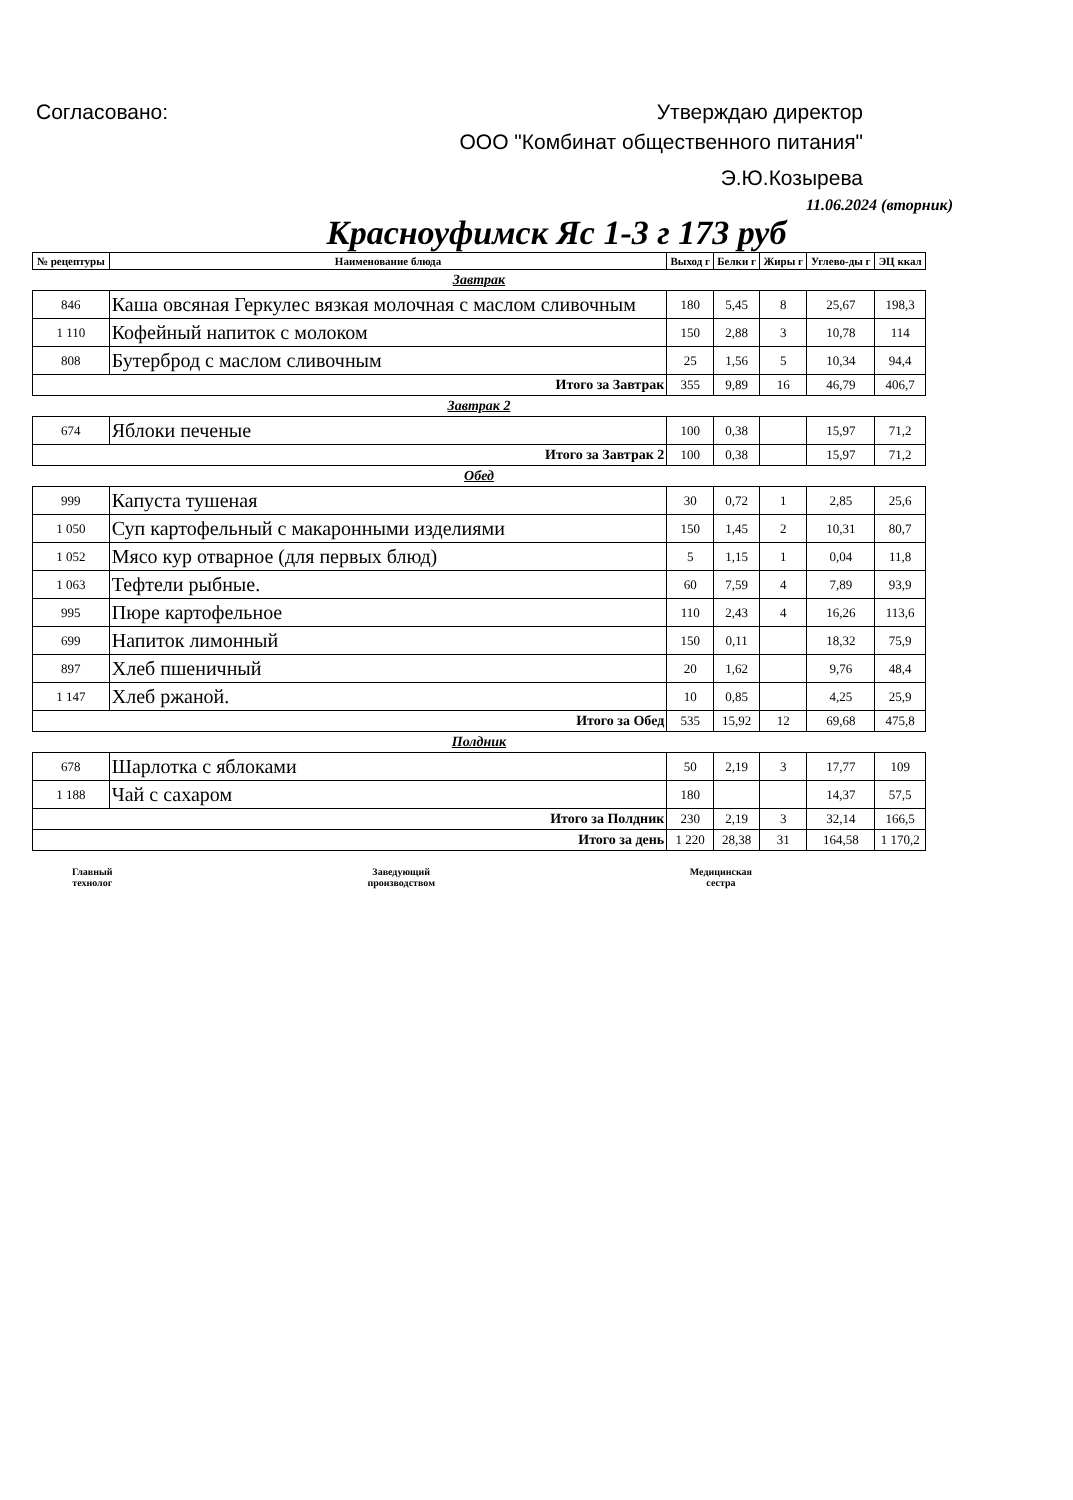Согласовано: Утверждаю директор
ООО "Комбинат общественного питания"
Э.Ю.Козырева
11.06.2024 (вторник)
Красноуфимск Яс 1-3 г 173 руб
| № рецептуры | Наименование блюда | Выход г | Белки г | Жиры г | Углево-ды г | ЭЦ ккал |
| --- | --- | --- | --- | --- | --- | --- |
| Завтрак | | | | | | |
| 846 | Каша овсяная Геркулес вязкая молочная с маслом сливочным | 180 | 5,45 | 8 | 25,67 | 198,3 |
| 1 110 | Кофейный напиток с молоком | 150 | 2,88 | 3 | 10,78 | 114 |
| 808 | Бутерброд с маслом сливочным | 25 | 1,56 | 5 | 10,34 | 94,4 |
| Итого за Завтрак | | 355 | 9,89 | 16 | 46,79 | 406,7 |
| Завтрак 2 | | | | | | |
| 674 | Яблоки печеные | 100 | 0,38 | | 15,97 | 71,2 |
| Итого за Завтрак 2 | | 100 | 0,38 | | 15,97 | 71,2 |
| Обед | | | | | | |
| 999 | Капуста тушеная | 30 | 0,72 | 1 | 2,85 | 25,6 |
| 1 050 | Суп картофельный с макаронными изделиями | 150 | 1,45 | 2 | 10,31 | 80,7 |
| 1 052 | Мясо кур отварное (для первых блюд) | 5 | 1,15 | 1 | 0,04 | 11,8 |
| 1 063 | Тефтели рыбные. | 60 | 7,59 | 4 | 7,89 | 93,9 |
| 995 | Пюре картофельное | 110 | 2,43 | 4 | 16,26 | 113,6 |
| 699 | Напиток лимонный | 150 | 0,11 | | 18,32 | 75,9 |
| 897 | Хлеб пшеничный | 20 | 1,62 | | 9,76 | 48,4 |
| 1 147 | Хлеб ржаной. | 10 | 0,85 | | 4,25 | 25,9 |
| Итого за Обед | | 535 | 15,92 | 12 | 69,68 | 475,8 |
| Полдник | | | | | | |
| 678 | Шарлотка с яблоками | 50 | 2,19 | 3 | 17,77 | 109 |
| 1 188 | Чай с сахаром | 180 | | | 14,37 | 57,5 |
| Итого за Полдник | | 230 | 2,19 | 3 | 32,14 | 166,5 |
| Итого за день | | 1 220 | 28,38 | 31 | 164,58 | 1 170,2 |
Главный
технолог Заведующий
производством Медицинская
сестра